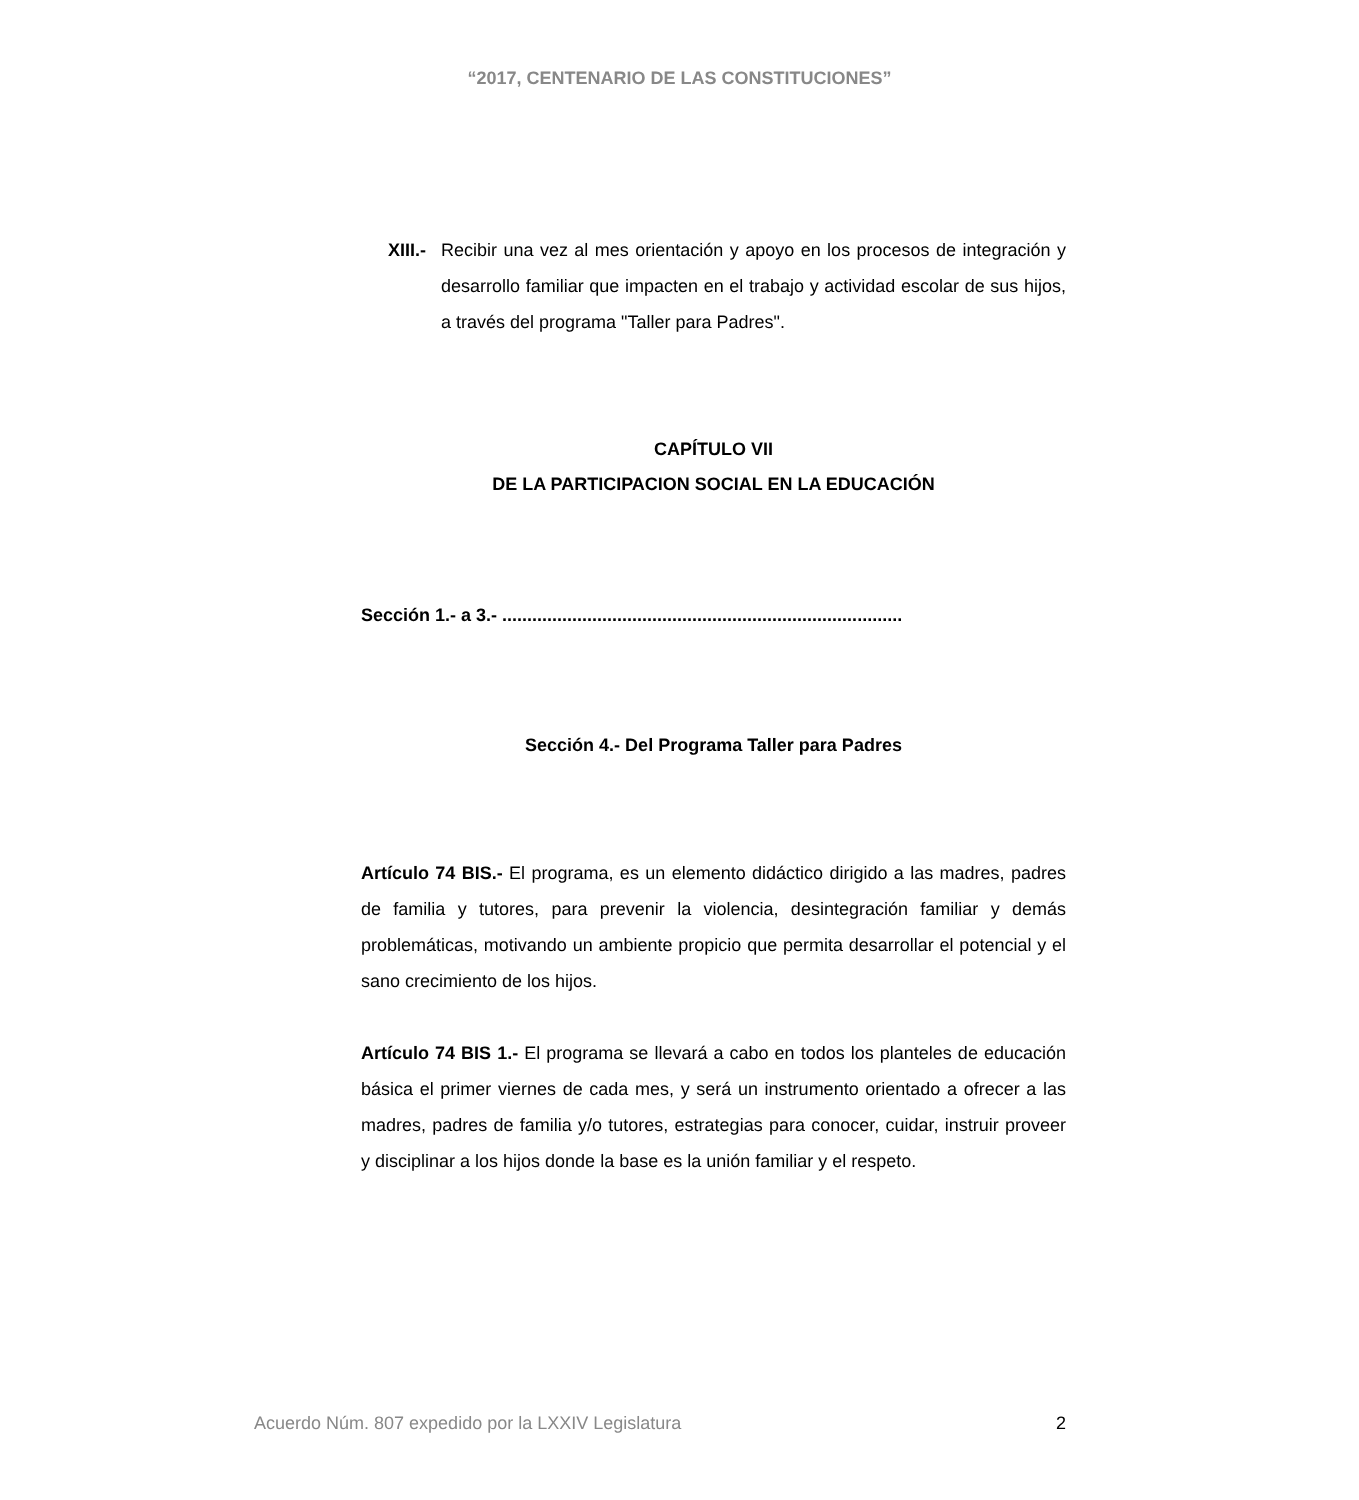“2017, CENTENARIO DE LAS CONSTITUCIONES”
XIII.- Recibir una vez al mes orientación y apoyo en los procesos de integración y desarrollo familiar que impacten en el trabajo y actividad escolar de sus hijos, a través del programa "Taller para Padres".
CAPÍTULO VII
DE LA PARTICIPACION SOCIAL EN LA EDUCACIÓN
Sección 1.- a 3.- ................................................................................
Sección 4.- Del Programa Taller para Padres
Artículo 74 BIS.- El programa, es un elemento didáctico dirigido a las madres, padres de familia y tutores, para prevenir la violencia, desintegración familiar y demás problemáticas, motivando un ambiente propicio que permita desarrollar el potencial y el sano crecimiento de los hijos.
Artículo 74 BIS 1.- El programa se llevará a cabo en todos los planteles de educación básica el primer viernes de cada mes, y será un instrumento orientado a ofrecer a las madres, padres de familia y/o tutores, estrategias para conocer, cuidar, instruir proveer y disciplinar a los hijos donde la base es la unión familiar y el respeto.
Acuerdo Núm. 807 expedido por la LXXIV Legislatura 2